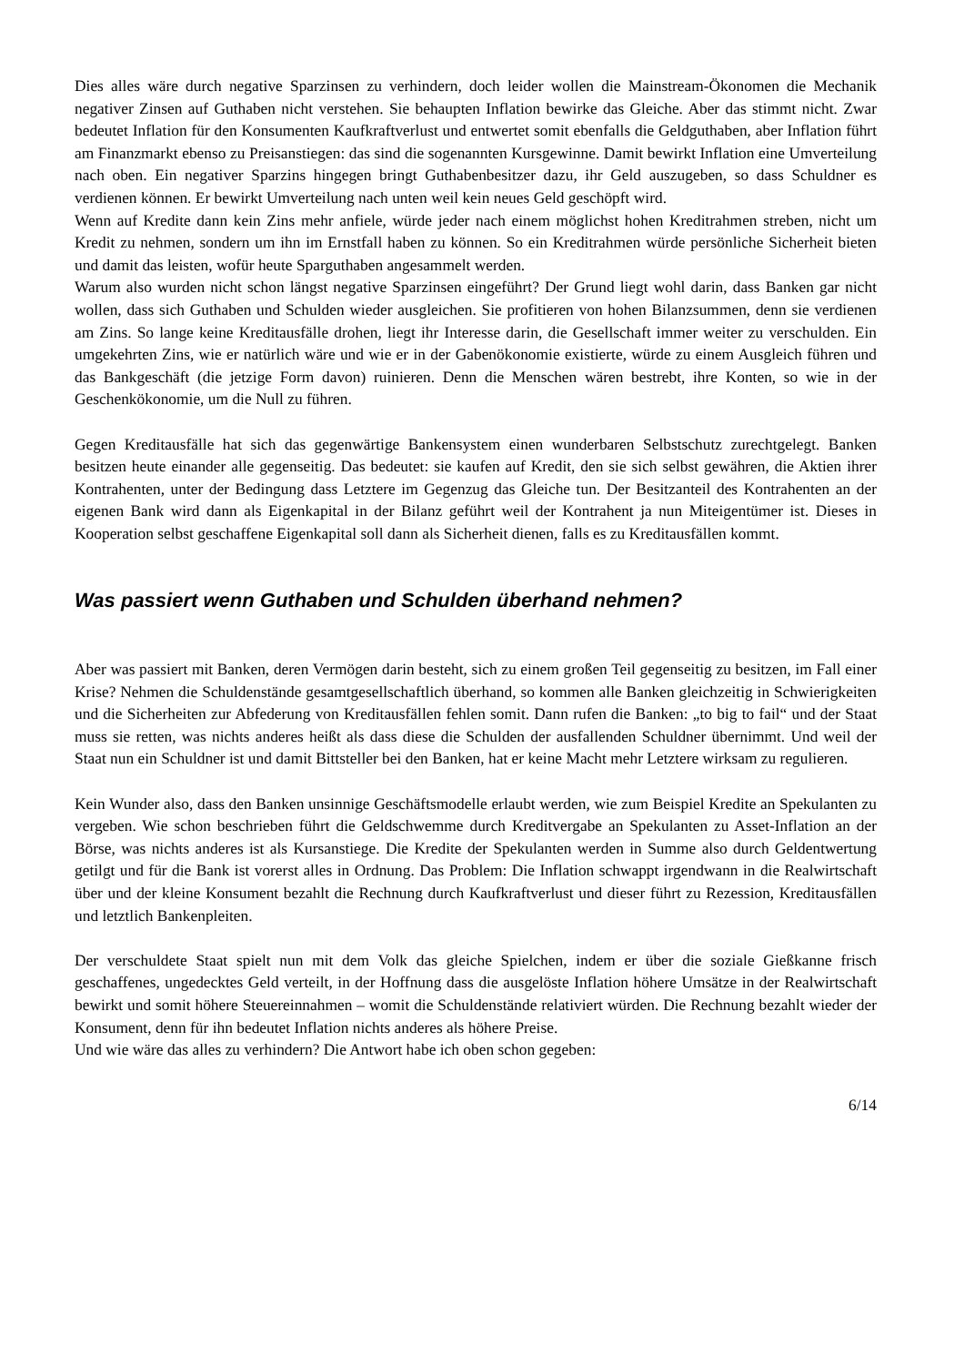Dies alles wäre durch negative Sparzinsen zu verhindern, doch leider wollen die Mainstream-Ökonomen die Mechanik negativer Zinsen auf Guthaben nicht verstehen. Sie behaupten Inflation bewirke das Gleiche. Aber das stimmt nicht. Zwar bedeutet Inflation für den Konsumenten Kaufkraftverlust und entwertet somit ebenfalls die Geldguthaben, aber Inflation führt am Finanzmarkt ebenso zu Preisanstiegen: das sind die sogenannten Kursgewinne. Damit bewirkt Inflation eine Umverteilung nach oben. Ein negativer Sparzins hingegen bringt Guthabenbesitzer dazu, ihr Geld auszugeben, so dass Schuldner es verdienen können. Er bewirkt Umverteilung nach unten weil kein neues Geld geschöpft wird.
Wenn auf Kredite dann kein Zins mehr anfiele, würde jeder nach einem möglichst hohen Kreditrahmen streben, nicht um Kredit zu nehmen, sondern um ihn im Ernstfall haben zu können. So ein Kreditrahmen würde persönliche Sicherheit bieten und damit das leisten, wofür heute Sparguthaben angesammelt werden.
Warum also wurden nicht schon längst negative Sparzinsen eingeführt? Der Grund liegt wohl darin, dass Banken gar nicht wollen, dass sich Guthaben und Schulden wieder ausgleichen. Sie profitieren von hohen Bilanzsummen, denn sie verdienen am Zins. So lange keine Kreditausfälle drohen, liegt ihr Interesse darin, die Gesellschaft immer weiter zu verschulden. Ein umgekehrten Zins, wie er natürlich wäre und wie er in der Gabenökonomie existierte, würde zu einem Ausgleich führen und das Bankgeschäft (die jetzige Form davon) ruinieren. Denn die Menschen wären bestrebt, ihre Konten, so wie in der Geschenkökonomie, um die Null zu führen.
Gegen Kreditausfälle hat sich das gegenwärtige Bankensystem einen wunderbaren Selbstschutz zurechtgelegt. Banken besitzen heute einander alle gegenseitig. Das bedeutet: sie kaufen auf Kredit, den sie sich selbst gewähren, die Aktien ihrer Kontrahenten, unter der Bedingung dass Letztere im Gegenzug das Gleiche tun. Der Besitzanteil des Kontrahenten an der eigenen Bank wird dann als Eigenkapital in der Bilanz geführt weil der Kontrahent ja nun Miteigentümer ist. Dieses in Kooperation selbst geschaffene Eigenkapital soll dann als Sicherheit dienen, falls es zu Kreditausfällen kommt.
Was passiert wenn Guthaben und Schulden überhand nehmen?
Aber was passiert mit Banken, deren Vermögen darin besteht, sich zu einem großen Teil gegenseitig zu besitzen, im Fall einer Krise? Nehmen die Schuldenstände gesamtgesellschaftlich überhand, so kommen alle Banken gleichzeitig in Schwierigkeiten und die Sicherheiten zur Abfederung von Kreditausfällen fehlen somit. Dann rufen die Banken: „to big to fail“ und der Staat muss sie retten, was nichts anderes heißt als dass diese die Schulden der ausfallenden Schuldner übernimmt. Und weil der Staat nun ein Schuldner ist und damit Bittsteller bei den Banken, hat er keine Macht mehr Letztere wirksam zu regulieren.
Kein Wunder also, dass den Banken unsinnige Geschäftsmodelle erlaubt werden, wie zum Beispiel Kredite an Spekulanten zu vergeben. Wie schon beschrieben führt die Geldschwemme durch Kreditvergabe an Spekulanten zu Asset-Inflation an der Börse, was nichts anderes ist als Kursanstiege. Die Kredite der Spekulanten werden in Summe also durch Geldentwertung getilgt und für die Bank ist vorerst alles in Ordnung. Das Problem: Die Inflation schwappt irgendwann in die Realwirtschaft über und der kleine Konsument bezahlt die Rechnung durch Kaufkraftverlust und dieser führt zu Rezession, Kreditausfällen und letztlich Bankenpleiten.
Der verschuldete Staat spielt nun mit dem Volk das gleiche Spielchen, indem er über die soziale Gießkanne frisch geschaffenes, ungedecktes Geld verteilt, in der Hoffnung dass die ausgelöste Inflation höhere Umsätze in der Realwirtschaft bewirkt und somit höhere Steuereinnahmen – womit die Schuldenstände relativiert würden. Die Rechnung bezahlt wieder der Konsument, denn für ihn bedeutet Inflation nichts anderes als höhere Preise.
Und wie wäre das alles zu verhindern? Die Antwort habe ich oben schon gegeben:
6/14